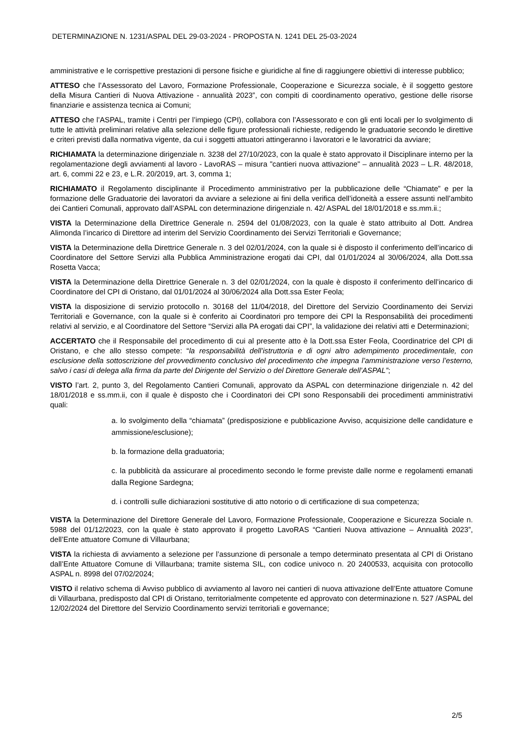DETERMINAZIONE N. 1231/ASPAL DEL 29-03-2024 - PROPOSTA N. 1241 DEL 25-03-2024
amministrative e le corrispettive prestazioni di persone fisiche e giuridiche al fine di raggiungere obiettivi di interesse pubblico;
ATTESO che l’Assessorato del Lavoro, Formazione Professionale, Cooperazione e Sicurezza sociale, è il soggetto gestore della Misura Cantieri di Nuova Attivazione - annualità 2023”, con compiti di coordinamento operativo, gestione delle risorse finanziarie e assistenza tecnica ai Comuni;
ATTESO che l’ASPAL, tramite i Centri per l’impiego (CPI), collabora con l’Assessorato e con gli enti locali per lo svolgimento di tutte le attività preliminari relative alla selezione delle figure professionali richieste, redigendo le graduatorie secondo le direttive e criteri previsti dalla normativa vigente, da cui i soggetti attuatori attingeranno i lavoratori e le lavoratrici da avviare;
RICHIAMATA la determinazione dirigenziale n. 3238 del 27/10/2023, con la quale è stato approvato il Disciplinare interno per la regolamentazione degli avviamenti al lavoro - LavoRAS – misura "cantieri nuova attivazione" – annualità 2023 – L.R. 48/2018, art. 6, commi 22 e 23, e L.R. 20/2019, art. 3, comma 1;
RICHIAMATO il Regolamento disciplinante il Procedimento amministrativo per la pubblicazione delle “Chiamate” e per la formazione delle Graduatorie dei lavoratori da avviare a selezione ai fini della verifica dell’idoneità a essere assunti nell’ambito dei Cantieri Comunali, approvato dall’ASPAL con determinazione dirigenziale n. 42/ ASPAL del 18/01/2018 e ss.mm.ii.;
VISTA la Determinazione della Direttrice Generale n. 2594 del 01/08/2023, con la quale è stato attribuito al Dott. Andrea Alimonda l’incarico di Direttore ad interim del Servizio Coordinamento dei Servizi Territoriali e Governance;
VISTA la Determinazione della Direttrice Generale n. 3 del 02/01/2024, con la quale si è disposto il conferimento dell’incarico di Coordinatore del Settore Servizi alla Pubblica Amministrazione erogati dai CPI, dal 01/01/2024 al 30/06/2024, alla Dott.ssa Rosetta Vacca;
VISTA la Determinazione della Direttrice Generale n. 3 del 02/01/2024, con la quale è disposto il conferimento dell’incarico di Coordinatore del CPI di Oristano, dal 01/01/2024 al 30/06/2024 alla Dott.ssa Ester Feola;
VISTA la disposizione di servizio protocollo n. 30168 del 11/04/2018, del Direttore del Servizio Coordinamento dei Servizi Territoriali e Governance, con la quale si è conferito ai Coordinatori pro tempore dei CPI la Responsabilità dei procedimenti relativi al servizio, e al Coordinatore del Settore “Servizi alla PA erogati dai CPI”, la validazione dei relativi atti e Determinazioni;
ACCERTATO che il Responsabile del procedimento di cui al presente atto è la Dott.ssa Ester Feola, Coordinatrice del CPI di Oristano, e che allo stesso compete: “la responsabilità dell’istruttoria e di ogni altro adempimento procedimentale, con esclusione della sottoscrizione del provvedimento conclusivo del procedimento che impegna l’amministrazione verso l’esterno, salvo i casi di delega alla firma da parte del Dirigente del Servizio o del Direttore Generale dell’ASPAL”;
VISTO l’art. 2, punto 3, del Regolamento Cantieri Comunali, approvato da ASPAL con determinazione dirigenziale n. 42 del 18/01/2018 e ss.mm.ii, con il quale è disposto che i Coordinatori dei CPI sono Responsabili dei procedimenti amministrativi quali:
a. lo svolgimento della “chiamata” (predisposizione e pubblicazione Avviso, acquisizione delle candidature e ammissione/esclusione);
b. la formazione della graduatoria;
c. la pubblicità da assicurare al procedimento secondo le forme previste dalle norme e regolamenti emanati dalla Regione Sardegna;
d. i controlli sulle dichiarazioni sostitutive di atto notorio o di certificazione di sua competenza;
VISTA la Determinazione del Direttore Generale del Lavoro, Formazione Professionale, Cooperazione e Sicurezza Sociale n. 5988 del 01/12/2023, con la quale è stato approvato il progetto LavoRAS “Cantieri Nuova attivazione – Annualità 2023”, dell’Ente attuatore Comune di Villaurbana;
VISTA la richiesta di avviamento a selezione per l’assunzione di personale a tempo determinato presentata al CPI di Oristano dall’Ente Attuatore Comune di Villaurbana; tramite sistema SIL, con codice univoco n. 20 2400533, acquisita con protocollo ASPAL n. 8998 del 07/02/2024;
VISTO il relativo schema di Avviso pubblico di avviamento al lavoro nei cantieri di nuova attivazione dell’Ente attuatore Comune di Villaurbana, predisposto dal CPI di Oristano, territorialmente competente ed approvato con determinazione n. 527 /ASPAL del 12/02/2024 del Direttore del Servizio Coordinamento servizi territoriali e governance;
2/5